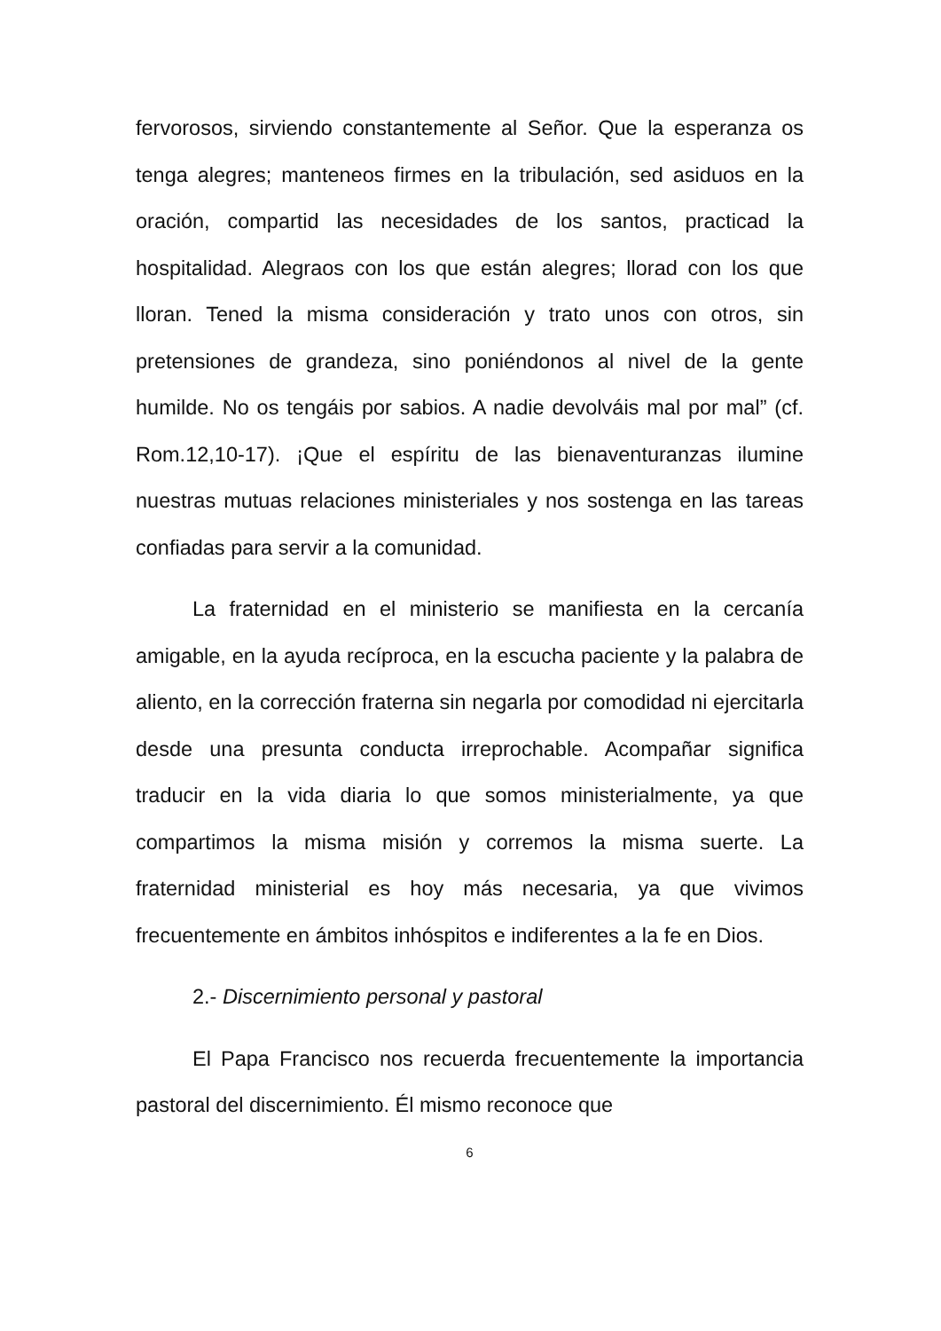fervorosos, sirviendo constantemente al Señor. Que la esperanza os tenga alegres; manteneos firmes en la tribulación, sed asiduos en la oración, compartid las necesidades de los santos, practicad la hospitalidad. Alegraos con los que están alegres; llorad con los que lloran. Tened la misma consideración y trato unos con otros, sin pretensiones de grandeza, sino poniéndonos al nivel de la gente humilde. No os tengáis por sabios. A nadie devolváis mal por mal” (cf. Rom.12,10-17). ¡Que el espíritu de las bienaventuranzas ilumine nuestras mutuas relaciones ministeriales y nos sostenga en las tareas confiadas para servir a la comunidad.
La fraternidad en el ministerio se manifiesta en la cercanía amigable, en la ayuda recíproca, en la escucha paciente y la palabra de aliento, en la corrección fraterna sin negarla por comodidad ni ejercitarla desde una presunta conducta irreprochable. Acompañar significa traducir en la vida diaria lo que somos ministerialmente, ya que compartimos la misma misión y corremos la misma suerte. La fraternidad ministerial es hoy más necesaria, ya que vivimos frecuentemente en ámbitos inhóspitos e indiferentes a la fe en Dios.
2.- Discernimiento personal y pastoral
El Papa Francisco nos recuerda frecuentemente la importancia pastoral del discernimiento. Él mismo reconoce que
6